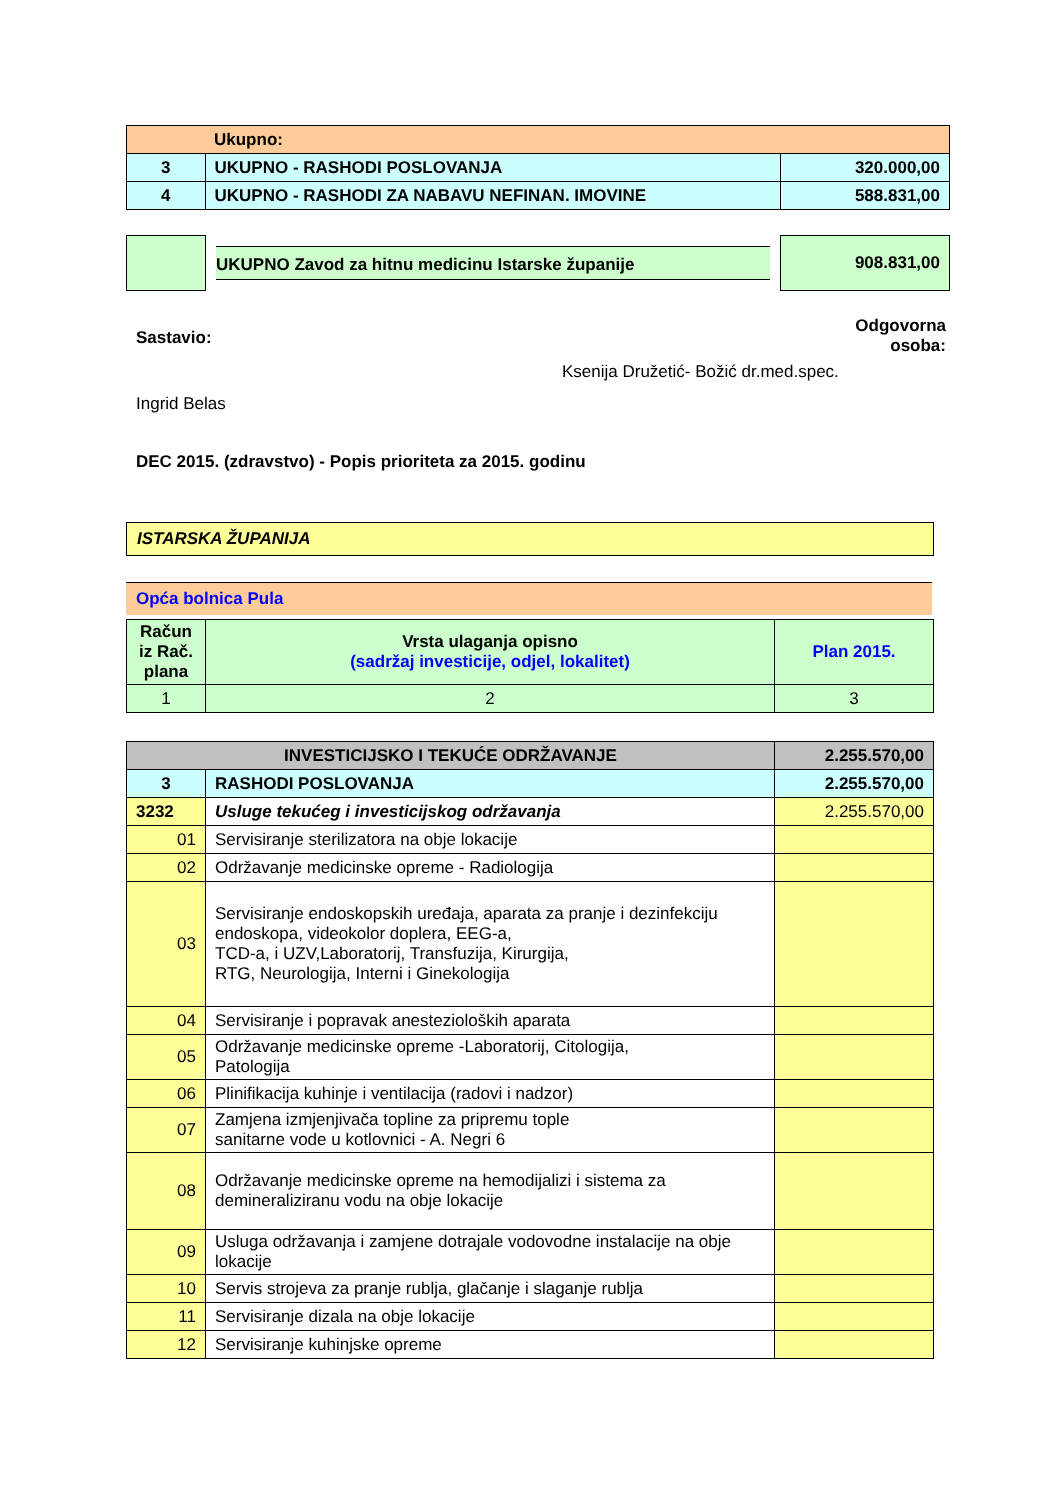| | Ukupno: | |
| 3 | UKUPNO - RASHODI POSLOVANJA | 320.000,00 |
| 4 | UKUPNO - RASHODI ZA NABAVU NEFINAN. IMOVINE | 588.831,00 |
| | UKUPNO Zavod za hitnu medicinu Istarske županije | 908.831,00 |
Sastavio:
Odgovorna
osoba:
Ksenija Družetić- Božić dr.med.spec.
Ingrid Belas
DEC 2015. (zdravstvo) - Popis prioriteta za 2015. godinu
ISTARSKA ŽUPANIJA
Opća bolnica Pula
| Račun iz Rač. plana | Vrsta ulaganja opisno (sadržaj investicije, odjel, lokalitet) | Plan 2015. |
| --- | --- | --- |
| 1 | 2 | 3 |
| INVESTICIJSKO I TEKUĆE ODRŽAVANJE | | 2.255.570,00 |
| 3 | RASHODI POSLOVANJA | 2.255.570,00 |
| 3232 | Usluge tekućeg i investicijskog održavanja | 2.255.570,00 |
| 01 | Servisiranje sterilizatora na obje lokacije | |
| 02 | Održavanje medicinske opreme - Radiologija | |
| 03 | Servisiranje endoskopskih uređaja, aparata za pranje i dezinfekciju endoskopa, videokolor doplera, EEG-a, TCD-a, i UZV,Laboratorij, Transfuzija, Kirurgija, RTG, Neurologija, Interni i Ginekologija | |
| 04 | Servisiranje i popravak anestezioloških aparata | |
| 05 | Održavanje medicinske opreme -Laboratorij, Citologija, Patologija | |
| 06 | Plinifikacija kuhinje i ventilacija (radovi i nadzor) | |
| 07 | Zamjena izmjenjivača topline za pripremu tople sanitarne vode u kotlovnici - A. Negri 6 | |
| 08 | Održavanje medicinske opreme na hemodijalizi i sistema za demineraliziranu vodu na obje lokacije | |
| 09 | Usluga održavanja i zamjene dotrajale vodovodne instalacije na obje lokacije | |
| 10 | Servis strojeva za pranje rublja, glačanje i slaganje rublja | |
| 11 | Servisiranje dizala na obje lokacije | |
| 12 | Servisiranje kuhinjske opreme | |